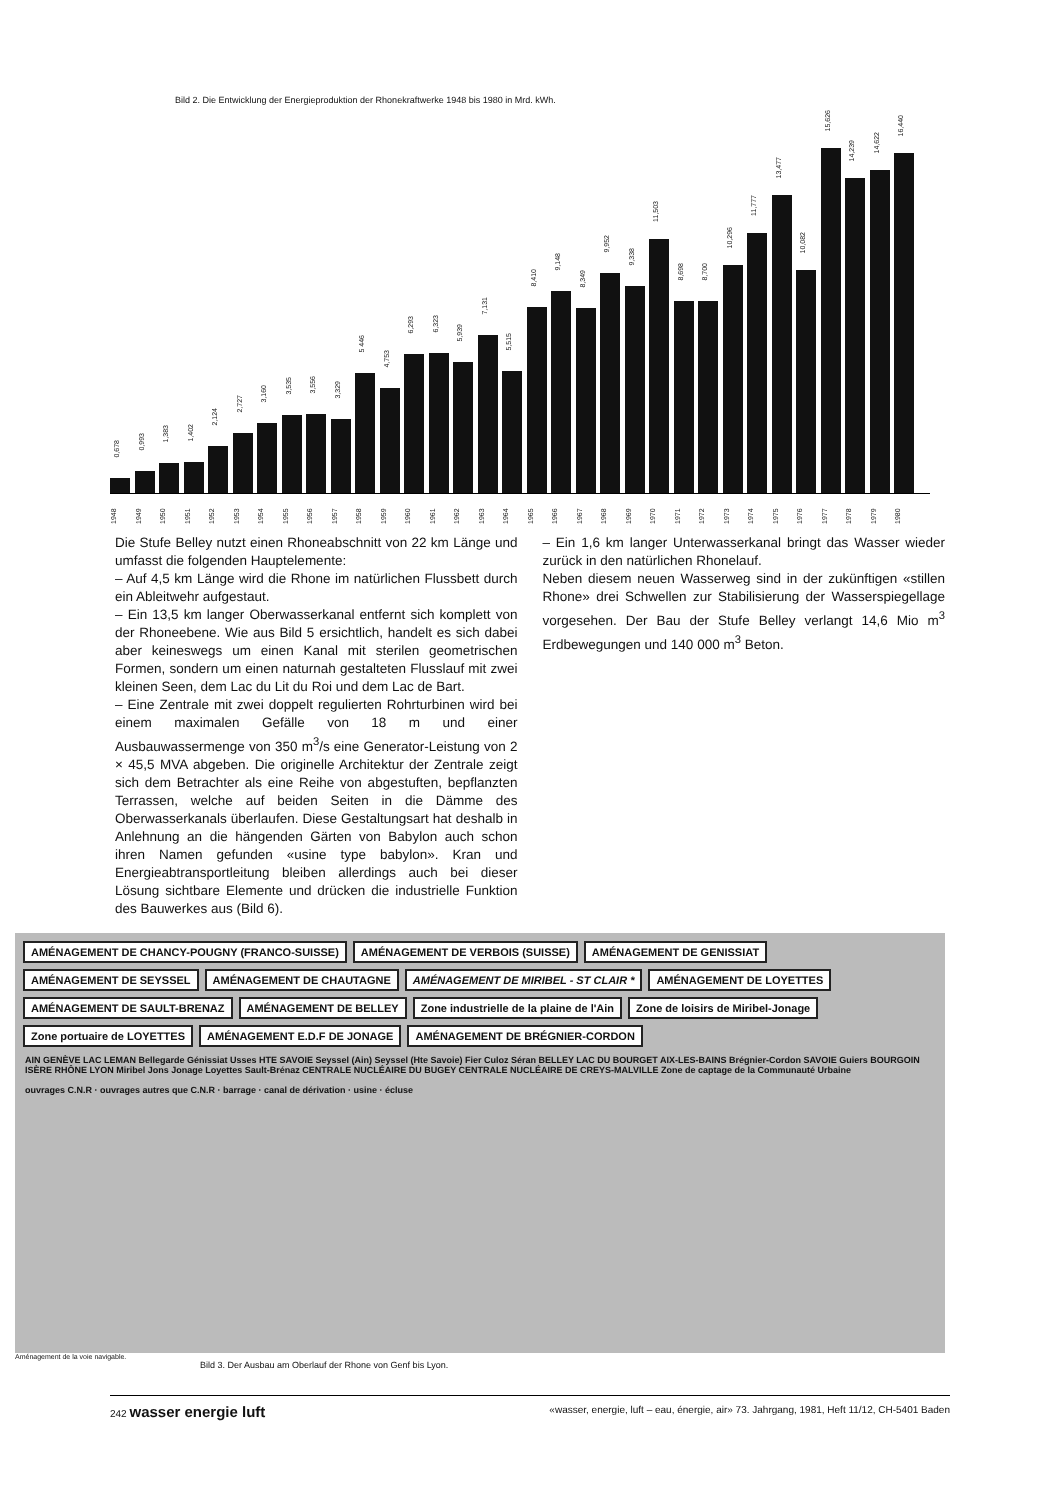Bild 2. Die Entwicklung der Energieproduktion der Rhonekraftwerke 1948 bis 1980 in Mrd. kWh.
0,678
0,993
1,383
1,402
2,124
2,727
3,160
3,535
3,556
3,329
5 446
4,753
6,293
6,323
5,939
7,131
5,515
8,410
9,148
8,349
9,952
9,338
11,503
8,698
8,700
10,296
11,777
13,477
10,082
15,626
14,239
14,622
16,440
1948 1949 1950 1951 1952 1953 1954 1955 1956 1957 1958 1959 1960 1961 1962 1963 1964 1965 1966 1967 1968 1969 1970 1971 1972 1973 1974 1975 1976 1977 1978 1979 1980
Die Stufe Belley nutzt einen Rhoneabschnitt von 22 km Länge und umfasst die folgenden Hauptelemente:
– Auf 4,5 km Länge wird die Rhone im natürlichen Flussbett durch ein Ableitwehr aufgestaut.
– Ein 13,5 km langer Oberwasserkanal entfernt sich komplett von der Rhoneebene. Wie aus Bild 5 ersichtlich, handelt es sich dabei aber keineswegs um einen Kanal mit sterilen geometrischen Formen, sondern um einen naturnah gestalteten Flusslauf mit zwei kleinen Seen, dem Lac du Lit du Roi und dem Lac de Bart.
– Eine Zentrale mit zwei doppelt regulierten Rohrturbinen wird bei einem maximalen Gefälle von 18 m und einer Ausbauwassermenge von 350 m<sup>3</sup>/s eine Generator-Leistung von 2 × 45,5 MVA abgeben. Die originelle Architektur der Zentrale zeigt sich dem Betrachter als eine Reihe von abgestuften, bepflanzten Terrassen, welche auf beiden Seiten in die Dämme des Oberwasserkanals überlaufen. Diese Gestaltungsart hat deshalb in Anlehnung an die hängenden Gärten von Babylon auch schon ihren Namen gefunden «usine type babylon». Kran und Energieabtransportleitung bleiben allerdings auch bei dieser Lösung sichtbare Elemente und drücken die industrielle Funktion des Bauwerkes aus (Bild 6).
– Ein 1,6 km langer Unterwasserkanal bringt das Wasser wieder zurück in den natürlichen Rhonelauf.
Neben diesem neuen Wasserweg sind in der zukünftigen «stillen Rhone» drei Schwellen zur Stabilisierung der Wasserspiegellage vorgesehen. Der Bau der Stufe Belley verlangt 14,6 Mio m<sup>3</sup> Erdbewegungen und 140 000 m<sup>3</sup> Beton.
AMÉNAGEMENT DE CHANCY-POUGNY (FRANCO-SUISSE)
AMÉNAGEMENT DE VERBOIS (SUISSE)
AMÉNAGEMENT DE GENISSIAT
AMÉNAGEMENT DE SEYSSEL
AMÉNAGEMENT DE CHAUTAGNE
AMÉNAGEMENT DE MIRIBEL - ST CLAIR *
AMÉNAGEMENT DE LOYETTES
AMÉNAGEMENT DE SAULT-BRENAZ
AMÉNAGEMENT DE BELLEY
Zone industrielle de la plaine de l'Ain
Zone de loisirs de Miribel-Jonage
Zone portuaire de LOYETTES
AMÉNAGEMENT E.D.F DE JONAGE
AMÉNAGEMENT DE BRÉGNIER-CORDON
AIN GENÈVE LAC LEMAN Bellegarde Génissiat Usses HTE SAVOIE Seyssel (Ain) Seyssel (Hte Savoie) Fier Culoz Séran BELLEY LAC DU BOURGET AIX-LES-BAINS Brégnier-Cordon SAVOIE Guiers BOURGOIN ISÈRE RHÔNE LYON Miribel Jons Jonage Loyettes Sault-Brénaz CENTRALE NUCLÉAIRE DU BUGEY CENTRALE NUCLÉAIRE DE CREYS-MALVILLE Zone de captage de la Communauté Urbaine
ouvrages C.N.R · ouvrages autres que C.N.R · barrage · canal de dérivation · usine · écluse
Aménagement de la voie navigable.
Bild 3. Der Ausbau am Oberlauf der Rhone von Genf bis Lyon.
242 wasser energie luft
«wasser, energie, luft – eau, énergie, air» 73. Jahrgang, 1981, Heft 11/12, CH-5401 Baden